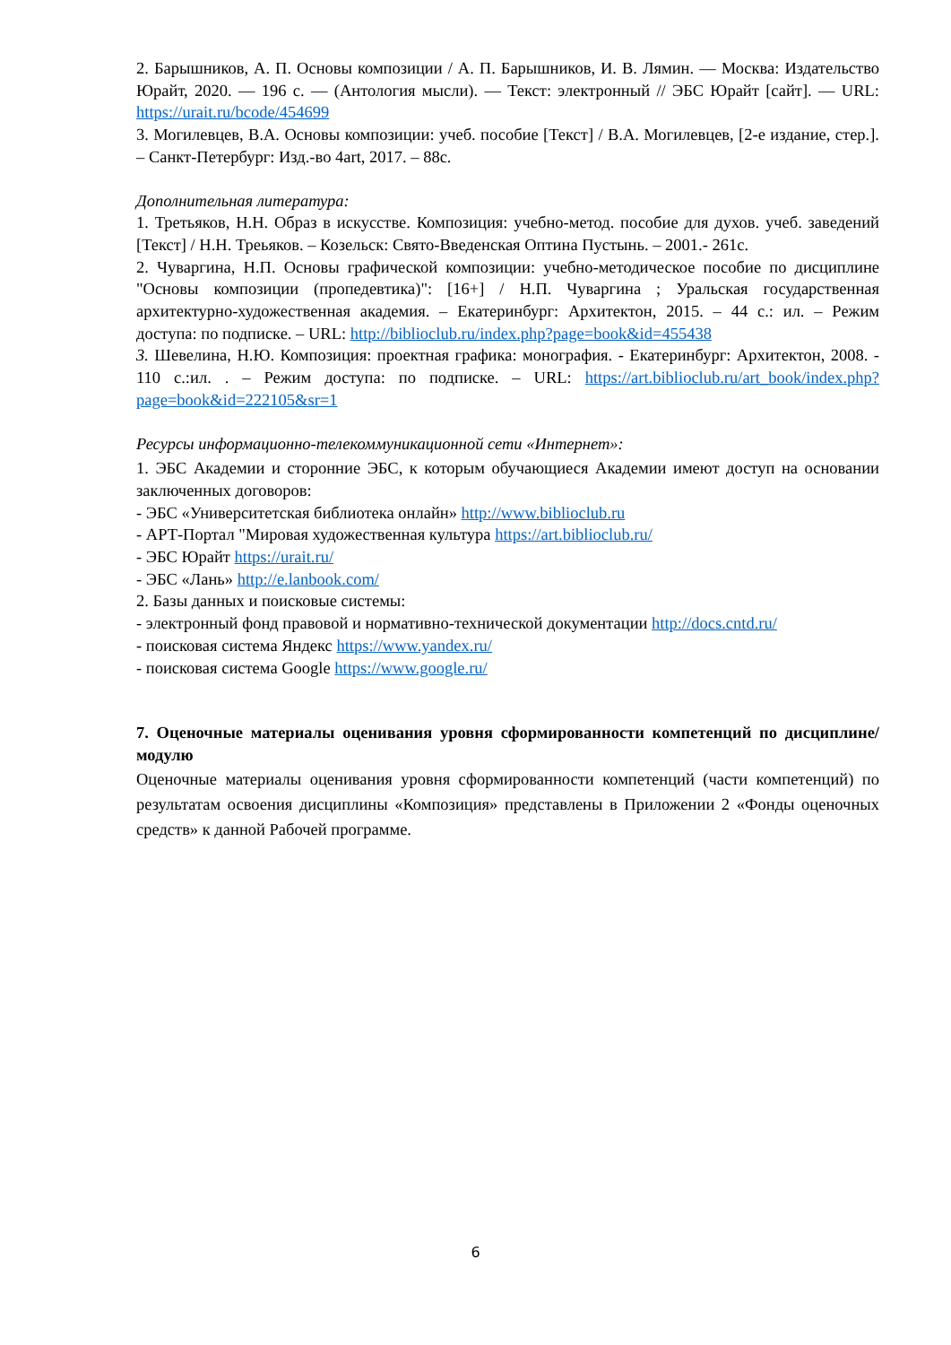2. Барышников, А. П. Основы композиции / А. П. Барышников, И. В. Лямин. — Москва: Издательство Юрайт, 2020. — 196 с. — (Антология мысли). — Текст: электронный // ЭБС Юрайт [сайт]. — URL: https://urait.ru/bcode/454699
3. Могилевцев, В.А. Основы композиции: учеб. пособие [Текст] / В.А. Могилевцев, [2-е издание, стер.]. – Санкт-Петербург: Изд.-во 4art, 2017. – 88с.
Дополнительная литература:
1. Третьяков, Н.Н. Образ в искусстве. Композиция: учебно-метод. пособие для духов. учеб. заведений [Текст] / Н.Н. Треьяков. – Козельск: Свято-Введенская Оптина Пустынь. – 2001.- 261с.
2. Чуваргина, Н.П. Основы графической композиции: учебно-методическое пособие по дисциплине "Основы композиции (пропедевтика)": [16+] / Н.П. Чуваргина ; Уральская государственная архитектурно-художественная академия. – Екатеринбург: Архитектон, 2015. – 44 с.: ил. – Режим доступа: по подписке. – URL: http://biblioclub.ru/index.php?page=book&id=455438
3. Шевелина, Н.Ю. Композиция: проектная графика: монография. - Екатеринбург: Архитектон, 2008. - 110 с.:ил. . – Режим доступа: по подписке. – URL: https://art.biblioclub.ru/art_book/index.php?page=book&id=222105&sr=1
Ресурсы информационно-телекоммуникационной сети «Интернет»:
1. ЭБС Академии и сторонние ЭБС, к которым обучающиеся Академии имеют доступ на основании заключенных договоров:
- ЭБС «Университетская библиотека онлайн» http://www.biblioclub.ru
- АРТ-Портал "Мировая художественная культура https://art.biblioclub.ru/
- ЭБС Юрайт https://urait.ru/
- ЭБС «Лань» http://e.lanbook.com/
2. Базы данных и поисковые системы:
- электронный фонд правовой и нормативно-технической документации http://docs.cntd.ru/
- поисковая система Яндекс https://www.yandex.ru/
- поисковая система Google https://www.google.ru/
7. Оценочные материалы оценивания уровня сформированности компетенций по дисциплине/модулю
Оценочные материалы оценивания уровня сформированности компетенций (части компетенций) по результатам освоения дисциплины «Композиция» представлены в Приложении 2 «Фонды оценочных средств» к данной Рабочей программе.
6